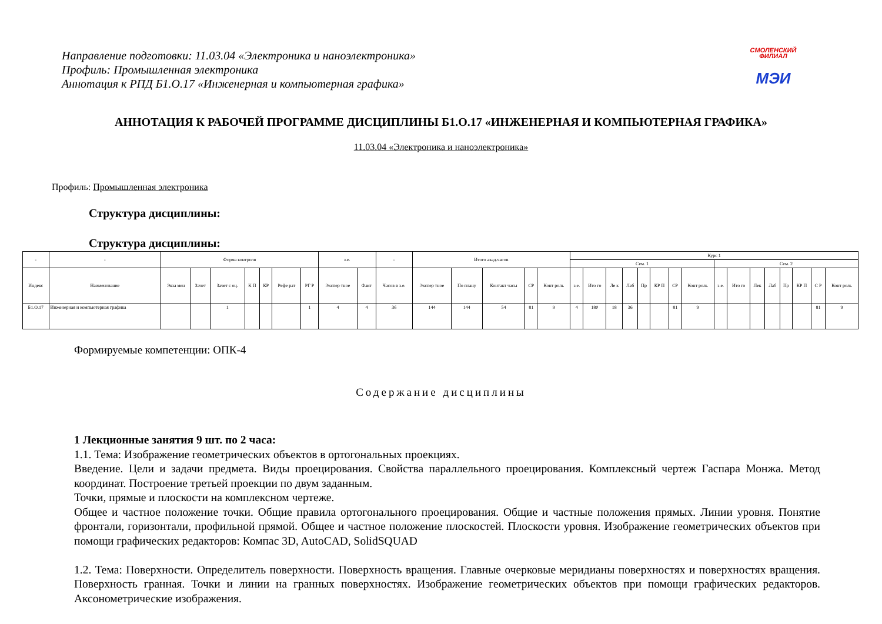Направление подготовки: 11.03.04 «Электроника и наноэлектроника»
Профиль: Промышленная электроника
Аннотация к РПД Б1.О.17 «Инженерная и компьютерная графика»
СМОЛЕНСКИЙ
ФИЛИАЛ
МЭИ
АННОТАЦИЯ К РАБОЧЕЙ ПРОГРАММЕ ДИСЦИПЛИНЫ Б1.О.17 «ИНЖЕНЕРНАЯ И КОМПЬЮТЕРНАЯ ГРАФИКА»
11.03.04 «Электроника и наноэлектроника»
Профиль: Промышленная электроника
Структура дисциплины:
Структура дисциплины:
| - | - | Форма контроля | | | | | | | з.е. | | - | Итого акад.часов | | | | | Курс 1 | | | | | | | | | | | | | | | |
| --- | --- | --- | --- | --- | --- | --- | --- | --- | --- | --- | --- | --- | --- | --- | --- | --- | --- | --- | --- | --- | --- | --- | --- | --- | --- | --- | --- | --- | --- | --- | --- | --- |
| | | | | | | | | | | | | | | | | | Сем. 1 | | | | | | | | Сем. 2 | | | | | | | |
| Индекс | Наименование | Экза мен | Зачет | Зачет с оц. | К П | КР | Рефе рат | РГ Р | Экспер тное | Факт | Часов в з.е. | Экспер тное | По плану | Контакт часы | СР | Конт роль | з.е. | Ито го | Ле к | Лаб | Пр | КР П | СР | Конт роль | з.е. | Ито го | Лек | Лаб | Пр | КР П | С Р | Конт роль |
| Б1.О.17 | Инженерная и компьютерная графика | | | 1 | | | | 1 | 4 | 4 | 36 | 144 | 144 | 54 | 81 | 9 | 4 | 180 | 18 | 36 | | | 81 | 9 | | | | | | | 81 | 9 |
Формируемые компетенции: ОПК-4
Содержание дисциплины
1 Лекционные занятия 9 шт. по 2 часа:
1.1. Тема: Изображение геометрических объектов в ортогональных проекциях.
Введение. Цели и задачи предмета. Виды проецирования. Свойства параллельного проецирования. Комплексный чертеж Гаспара Монжа. Метод координат. Построение третьей проекции по двум заданным.
Точки, прямые и плоскости на комплексном чертеже.
Общее и частное положение точки. Общие правила ортогонального проецирования. Общие и частные положения прямых. Линии уровня. Понятие фронтали, горизонтали, профильной прямой. Общее и частное положение плоскостей. Плоскости уровня. Изображение геометрических объектов при помощи графических редакторов: Компас 3D, AutoCAD, SolidSQUAD
1.2. Тема: Поверхности. Определитель поверхности. Поверхность вращения. Главные очерковые меридианы поверхностях и поверхностях вращения. Поверхность гранная. Точки и линии на гранных поверхностях. Изображение геометрических объектов при помощи графических редакторов. Аксонометрические изображения.